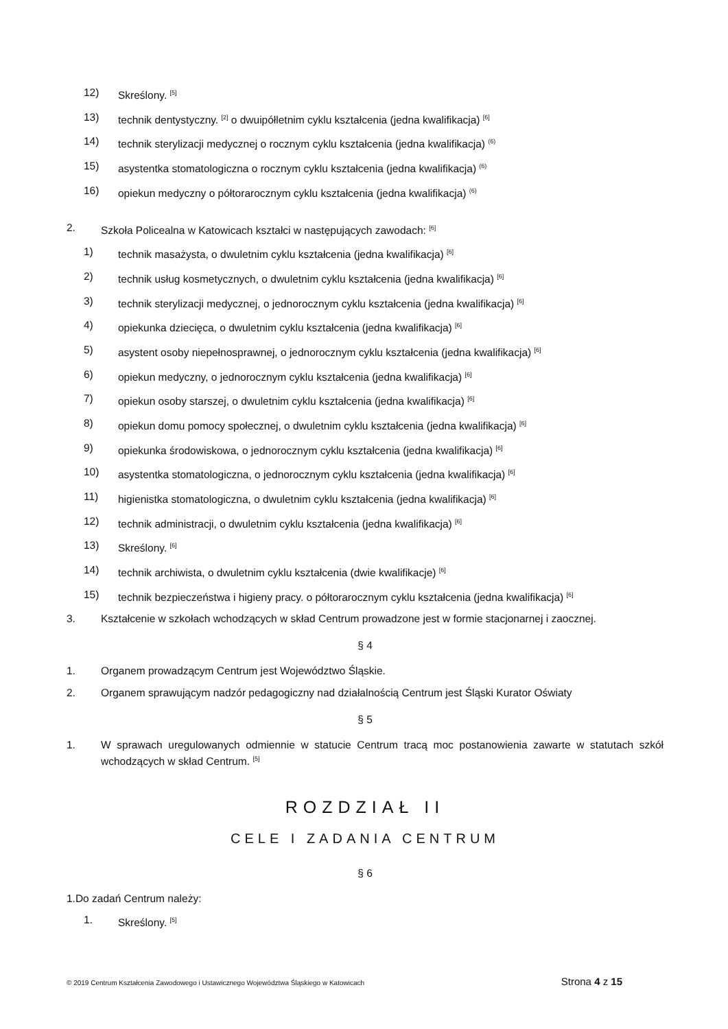12) Skreślony. <sup>[5]</sup>
13) technik dentystyczny. <sup>[2]</sup> o dwuipółletnim cyklu kształcenia (jedna kwalifikacja) <sup>[6]</sup>
14) technik sterylizacji medycznej o rocznym cyklu kształcenia (jedna kwalifikacja) <sup>(6)</sup>
15) asystentka stomatologiczna o rocznym cyklu kształcenia (jedna kwalifikacja) <sup>(6)</sup>
16) opiekun medyczny o półtorarocznym cyklu kształcenia (jedna kwalifikacja) <sup>(6)</sup>
2. Szkoła Policealna w Katowicach kształci w następujących zawodach: <sup>[6]</sup>
1) technik masażysta, o dwuletnim cyklu kształcenia (jedna kwalifikacja) <sup>[6]</sup>
2) technik usług kosmetycznych, o dwuletnim cyklu kształcenia (jedna kwalifikacja) <sup>[6]</sup>
3) technik sterylizacji medycznej, o jednorocznym cyklu kształcenia (jedna kwalifikacja) <sup>[6]</sup>
4) opiekunka dziecięca, o dwuletnim cyklu kształcenia (jedna kwalifikacja) <sup>[6]</sup>
5) asystent osoby niepełnosprawnej, o jednorocznym cyklu kształcenia (jedna kwalifikacja) <sup>[6]</sup>
6) opiekun medyczny, o jednorocznym cyklu kształcenia (jedna kwalifikacja) <sup>[6]</sup>
7) opiekun osoby starszej, o dwuletnim cyklu kształcenia (jedna kwalifikacja) <sup>[6]</sup>
8) opiekun domu pomocy społecznej, o dwuletnim cyklu kształcenia (jedna kwalifikacja) <sup>[6]</sup>
9) opiekunka środowiskowa, o jednorocznym cyklu kształcenia (jedna kwalifikacja) <sup>[6]</sup>
10) asystentka stomatologiczna, o jednorocznym cyklu kształcenia (jedna kwalifikacja) <sup>[6]</sup>
11) higienistka stomatologiczna, o dwuletnim cyklu kształcenia (jedna kwalifikacja) <sup>[6]</sup>
12) technik administracji, o dwuletnim cyklu kształcenia (jedna kwalifikacja) <sup>[6]</sup>
13) Skreślony. <sup>[6]</sup>
14) technik archiwista, o dwuletnim cyklu kształcenia (dwie kwalifikacje) <sup>[6]</sup>
15) technik bezpieczeństwa i higieny pracy. o półtorarocznym cyklu kształcenia (jedna kwalifikacja) <sup>[6]</sup>
3. Kształcenie w szkołach wchodzących w skład Centrum prowadzone jest w formie stacjonarnej i zaocznej.
§ 4
1. Organem prowadzącym Centrum jest Województwo Śląskie.
2. Organem sprawującym nadzór pedagogiczny nad działalnością Centrum jest Śląski Kurator Oświaty
§ 5
1. W sprawach uregulowanych odmiennie w statucie Centrum tracą moc postanowienia zawarte w statutach szkół wchodzących w skład Centrum. <sup>[5]</sup>
ROZDZIAŁ II
CELE I ZADANIA CENTRUM
§ 6
1.Do zadań Centrum należy:
1. Skreślony. <sup>[5]</sup>
© 2019 Centrum Kształcenia Zawodowego i Ustawicznego Województwa Śląskiego w Katowicach Strona 4 z 15